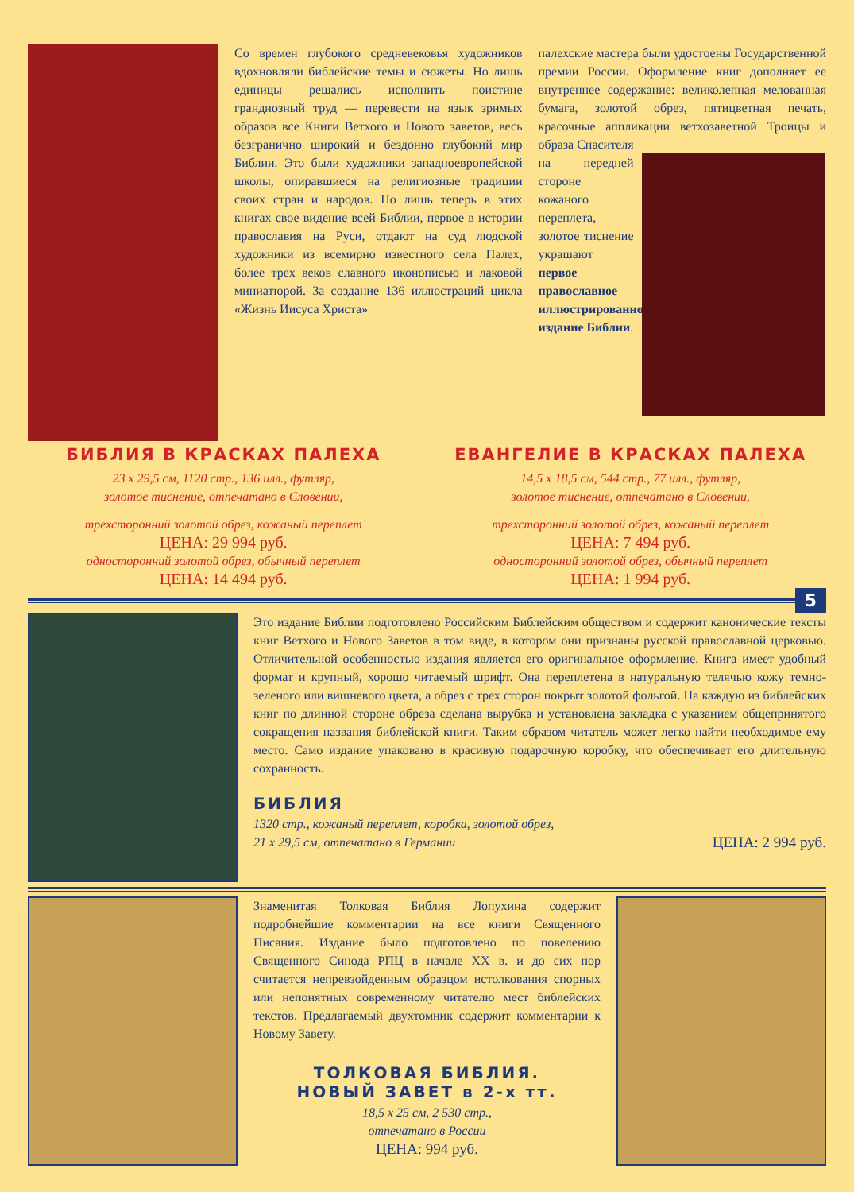Со времен глубокого средневековья художников вдохновляли библейские темы и сюжеты. Но лишь единицы решались исполнить поистине грандиозный труд — перевести на язык зримых образов все Книги Ветхого и Нового заветов, весь безгранично широкий и бездонно глубокий мир Библии. Это были художники западноевропейской школы, опиравшиеся на религиозные традиции своих стран и народов. Но лишь теперь в этих книгах свое видение всей Библии, первое в истории православия на Руси, отдают на суд людской художники из всемирно известного села Палех, более трех веков славного иконописью и лаковой миниатюрой. За создание 136 иллюстраций цикла «Жизнь Иисуса Христа»
палехские мастера были удостоены Государственной премии России. Оформление книг дополняет ее внутреннее содержание: великолепная мелованная бумага, золотой обрез, пятицветная печать, красочные аппликации ветхозаветной Троицы и образа Спасителя
на передней стороне кожаного переплета, золотое тиснение украшают первое православное иллюстрированное издание Библии.
БИБЛИЯ В КРАСКАХ ПАЛЕХА
23 x 29,5 см, 1120 стр., 136 илл., футляр,
золотое тиснение, отпечатано в Словении,
трехсторонний золотой обрез, кожаный переплет
ЦЕНА: 29 994 руб.
односторонний золотой обрез, обычный переплет
ЦЕНА: 14 494 руб.
ЕВАНГЕЛИЕ В КРАСКАХ ПАЛЕХА
14,5 x 18,5 см, 544 стр., 77 илл., футляр,
золотое тиснение, отпечатано в Словении,
трехсторонний золотой обрез, кожаный переплет
ЦЕНА: 7 494 руб.
односторонний золотой обрез, обычный переплет
ЦЕНА: 1 994 руб.
5
Это издание Библии подготовлено Российским Библейским обществом и содержит канонические тексты книг Ветхого и Нового Заветов в том виде, в котором они признаны русской православной церковью. Отличительной особенностью издания является его оригинальное оформление. Книга имеет удобный формат и крупный, хорошо читаемый шрифт. Она переплетена в натуральную телячью кожу темно-зеленого или вишневого цвета, а обрез с трех сторон покрыт золотой фольгой. На каждую из библейских книг по длинной стороне обреза сделана вырубка и установлена закладка с указанием общепринятого сокращения названия библейской книги. Таким образом читатель может легко найти необходимое ему место. Само издание упаковано в красивую подарочную коробку, что обеспечивает его длительную сохранность.
БИБЛИЯ
1320 стр., кожаный переплет, коробка, золотой обрез,
21 x 29,5 см, отпечатано в Германии ЦЕНА: 2 994 руб.
Знаменитая Толковая Библия Лопухина содержит подробнейшие комментарии на все книги Священного Писания. Издание было подготовлено по повелению Священного Синода РПЦ в начале XX в. и до сих пор считается непревзойденным образцом истолкования спорных или непонятных современному читателю мест библейских текстов. Предлагаемый двухтомник содержит комментарии к Новому Завету.
ТОЛКОВАЯ БИБЛИЯ.
НОВЫЙ ЗАВЕТ в 2-х тт.
18,5 x 25 см, 2 530 стр.,
отпечатано в России
ЦЕНА: 994 руб.